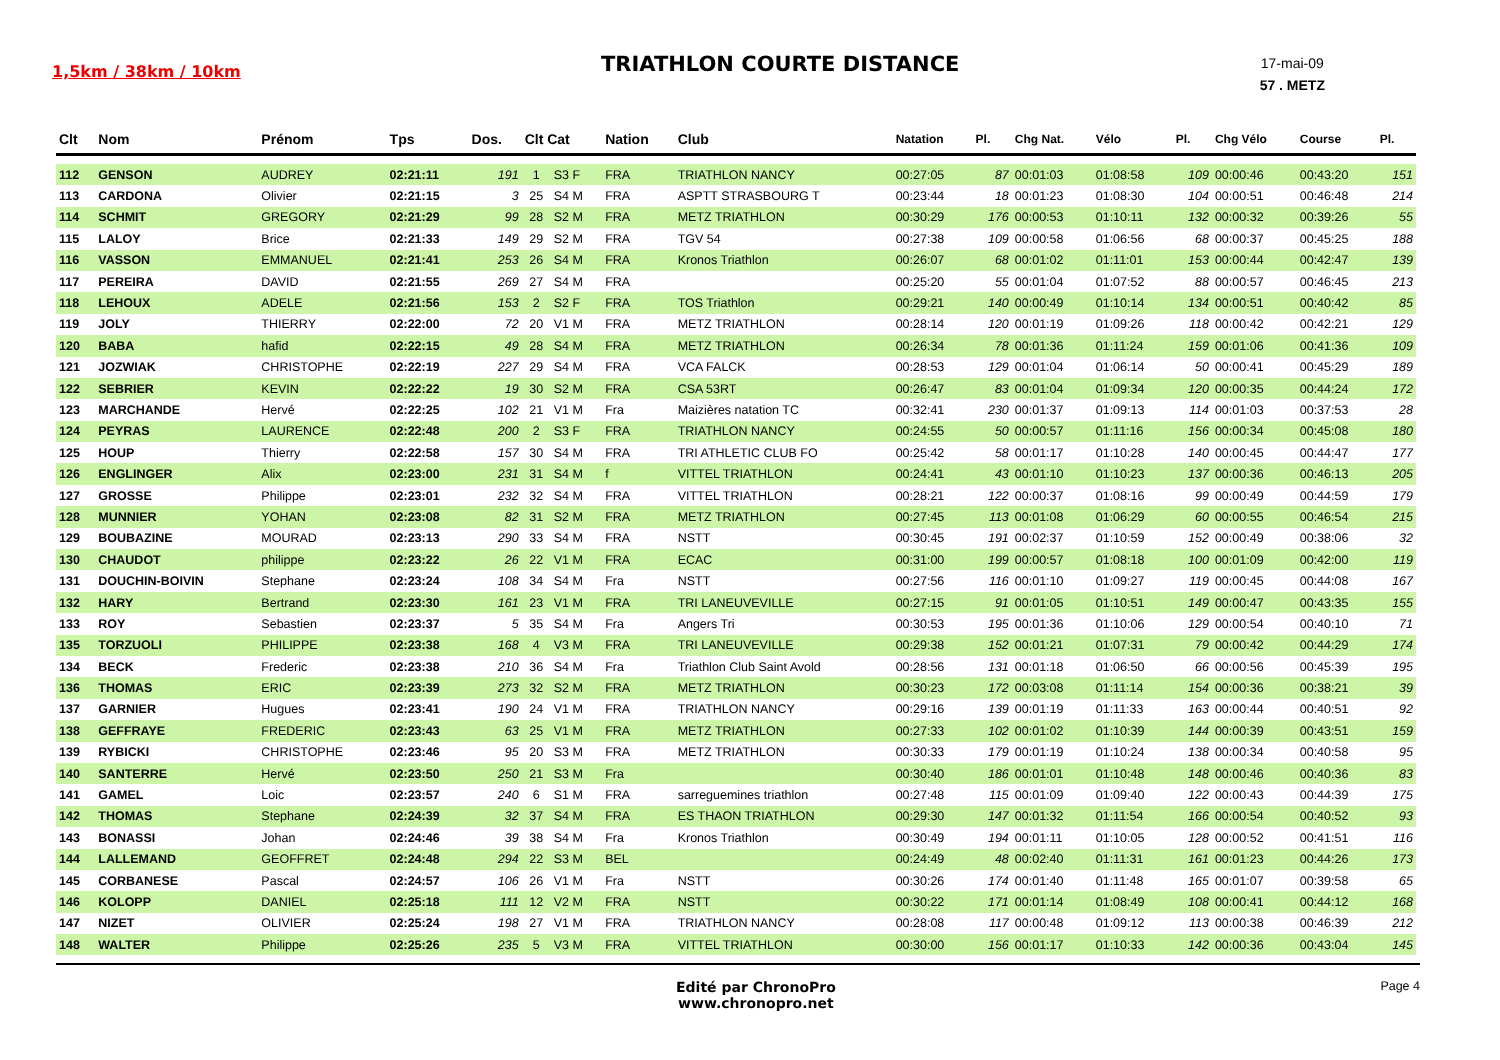1,5km / 38km / 10km
TRIATHLON COURTE DISTANCE
17-mai-09
57 . METZ
| Clt | Nom | Prénom | Tps | Dos. | Clt Cat | | Nation | Club | Natation | Pl. | Chg Nat. | Vélo | Pl. | Chg Vélo | Course | Pl. |
| --- | --- | --- | --- | --- | --- | --- | --- | --- | --- | --- | --- | --- | --- | --- | --- | --- |
| 112 | GENSON | AUDREY | 02:21:11 | 191 | 1 | S3 F | FRA | TRIATHLON NANCY | 00:27:05 | 87 | 00:01:03 | 01:08:58 | 109 | 00:00:46 | 00:43:20 | 151 |
| 113 | CARDONA | Olivier | 02:21:15 | 3 | 25 | S4 M | FRA | ASPTT STRASBOURG T | 00:23:44 | 18 | 00:01:23 | 01:08:30 | 104 | 00:00:51 | 00:46:48 | 214 |
| 114 | SCHMIT | GREGORY | 02:21:29 | 99 | 28 | S2 M | FRA | METZ TRIATHLON | 00:30:29 | 176 | 00:00:53 | 01:10:11 | 132 | 00:00:32 | 00:39:26 | 55 |
| 115 | LALOY | Brice | 02:21:33 | 149 | 29 | S2 M | FRA | TGV 54 | 00:27:38 | 109 | 00:00:58 | 01:06:56 | 68 | 00:00:37 | 00:45:25 | 188 |
| 116 | VASSON | EMMANUEL | 02:21:41 | 253 | 26 | S4 M | FRA | Kronos Triathlon | 00:26:07 | 68 | 00:01:02 | 01:11:01 | 153 | 00:00:44 | 00:42:47 | 139 |
| 117 | PEREIRA | DAVID | 02:21:55 | 269 | 27 | S4 M | FRA | | 00:25:20 | 55 | 00:01:04 | 01:07:52 | 88 | 00:00:57 | 00:46:45 | 213 |
| 118 | LEHOUX | ADELE | 02:21:56 | 153 | 2 | S2 F | FRA | TOS Triathlon | 00:29:21 | 140 | 00:00:49 | 01:10:14 | 134 | 00:00:51 | 00:40:42 | 85 |
| 119 | JOLY | THIERRY | 02:22:00 | 72 | 20 | V1 M | FRA | METZ TRIATHLON | 00:28:14 | 120 | 00:01:19 | 01:09:26 | 118 | 00:00:42 | 00:42:21 | 129 |
| 120 | BABA | hafid | 02:22:15 | 49 | 28 | S4 M | FRA | METZ TRIATHLON | 00:26:34 | 78 | 00:01:36 | 01:11:24 | 159 | 00:01:06 | 00:41:36 | 109 |
| 121 | JOZWIAK | CHRISTOPHE | 02:22:19 | 227 | 29 | S4 M | FRA | VCA FALCK | 00:28:53 | 129 | 00:01:04 | 01:06:14 | 50 | 00:00:41 | 00:45:29 | 189 |
| 122 | SEBRIER | KEVIN | 02:22:22 | 19 | 30 | S2 M | FRA | CSA 53RT | 00:26:47 | 83 | 00:01:04 | 01:09:34 | 120 | 00:00:35 | 00:44:24 | 172 |
| 123 | MARCHANDE | Hervé | 02:22:25 | 102 | 21 | V1 M | Fra | Maizières natation TC | 00:32:41 | 230 | 00:01:37 | 01:09:13 | 114 | 00:01:03 | 00:37:53 | 28 |
| 124 | PEYRAS | LAURENCE | 02:22:48 | 200 | 2 | S3 F | FRA | TRIATHLON NANCY | 00:24:55 | 50 | 00:00:57 | 01:11:16 | 156 | 00:00:34 | 00:45:08 | 180 |
| 125 | HOUP | Thierry | 02:22:58 | 157 | 30 | S4 M | FRA | TRI ATHLETIC CLUB FO | 00:25:42 | 58 | 00:01:17 | 01:10:28 | 140 | 00:00:45 | 00:44:47 | 177 |
| 126 | ENGLINGER | Alix | 02:23:00 | 231 | 31 | S4 M | f | VITTEL TRIATHLON | 00:24:41 | 43 | 00:01:10 | 01:10:23 | 137 | 00:00:36 | 00:46:13 | 205 |
| 127 | GROSSE | Philippe | 02:23:01 | 232 | 32 | S4 M | FRA | VITTEL TRIATHLON | 00:28:21 | 122 | 00:00:37 | 01:08:16 | 99 | 00:00:49 | 00:44:59 | 179 |
| 128 | MUNNIER | YOHAN | 02:23:08 | 82 | 31 | S2 M | FRA | METZ TRIATHLON | 00:27:45 | 113 | 00:01:08 | 01:06:29 | 60 | 00:00:55 | 00:46:54 | 215 |
| 129 | BOUBAZINE | MOURAD | 02:23:13 | 290 | 33 | S4 M | FRA | NSTT | 00:30:45 | 191 | 00:02:37 | 01:10:59 | 152 | 00:00:49 | 00:38:06 | 32 |
| 130 | CHAUDOT | philippe | 02:23:22 | 26 | 22 | V1 M | FRA | ECAC | 00:31:00 | 199 | 00:00:57 | 01:08:18 | 100 | 00:01:09 | 00:42:00 | 119 |
| 131 | DOUCHIN-BOIVIN | Stephane | 02:23:24 | 108 | 34 | S4 M | Fra | NSTT | 00:27:56 | 116 | 00:01:10 | 01:09:27 | 119 | 00:00:45 | 00:44:08 | 167 |
| 132 | HARY | Bertrand | 02:23:30 | 161 | 23 | V1 M | FRA | TRI LANEUVEVILLE | 00:27:15 | 91 | 00:01:05 | 01:10:51 | 149 | 00:00:47 | 00:43:35 | 155 |
| 133 | ROY | Sebastien | 02:23:37 | 5 | 35 | S4 M | Fra | Angers Tri | 00:30:53 | 195 | 00:01:36 | 01:10:06 | 129 | 00:00:54 | 00:40:10 | 71 |
| 135 | TORZUOLI | PHILIPPE | 02:23:38 | 168 | 4 | V3 M | FRA | TRI LANEUVEVILLE | 00:29:38 | 152 | 00:01:21 | 01:07:31 | 79 | 00:00:42 | 00:44:29 | 174 |
| 134 | BECK | Frederic | 02:23:38 | 210 | 36 | S4 M | Fra | Triathlon Club Saint Avold | 00:28:56 | 131 | 00:01:18 | 01:06:50 | 66 | 00:00:56 | 00:45:39 | 195 |
| 136 | THOMAS | ERIC | 02:23:39 | 273 | 32 | S2 M | FRA | METZ TRIATHLON | 00:30:23 | 172 | 00:03:08 | 01:11:14 | 154 | 00:00:36 | 00:38:21 | 39 |
| 137 | GARNIER | Hugues | 02:23:41 | 190 | 24 | V1 M | FRA | TRIATHLON NANCY | 00:29:16 | 139 | 00:01:19 | 01:11:33 | 163 | 00:00:44 | 00:40:51 | 92 |
| 138 | GEFFRAYE | FREDERIC | 02:23:43 | 63 | 25 | V1 M | FRA | METZ TRIATHLON | 00:27:33 | 102 | 00:01:02 | 01:10:39 | 144 | 00:00:39 | 00:43:51 | 159 |
| 139 | RYBICKI | CHRISTOPHE | 02:23:46 | 95 | 20 | S3 M | FRA | METZ TRIATHLON | 00:30:33 | 179 | 00:01:19 | 01:10:24 | 138 | 00:00:34 | 00:40:58 | 95 |
| 140 | SANTERRE | Hervé | 02:23:50 | 250 | 21 | S3 M | Fra | | 00:30:40 | 186 | 00:01:01 | 01:10:48 | 148 | 00:00:46 | 00:40:36 | 83 |
| 141 | GAMEL | Loic | 02:23:57 | 240 | 6 | S1 M | FRA | sarreguemines triathlon | 00:27:48 | 115 | 00:01:09 | 01:09:40 | 122 | 00:00:43 | 00:44:39 | 175 |
| 142 | THOMAS | Stephane | 02:24:39 | 32 | 37 | S4 M | FRA | ES THAON TRIATHLON | 00:29:30 | 147 | 00:01:32 | 01:11:54 | 166 | 00:00:54 | 00:40:52 | 93 |
| 143 | BONASSI | Johan | 02:24:46 | 39 | 38 | S4 M | Fra | Kronos Triathlon | 00:30:49 | 194 | 00:01:11 | 01:10:05 | 128 | 00:00:52 | 00:41:51 | 116 |
| 144 | LALLEMAND | GEOFFRET | 02:24:48 | 294 | 22 | S3 M | BEL | | 00:24:49 | 48 | 00:02:40 | 01:11:31 | 161 | 00:01:23 | 00:44:26 | 173 |
| 145 | CORBANESE | Pascal | 02:24:57 | 106 | 26 | V1 M | Fra | NSTT | 00:30:26 | 174 | 00:01:40 | 01:11:48 | 165 | 00:01:07 | 00:39:58 | 65 |
| 146 | KOLOPP | DANIEL | 02:25:18 | 111 | 12 | V2 M | FRA | NSTT | 00:30:22 | 171 | 00:01:14 | 01:08:49 | 108 | 00:00:41 | 00:44:12 | 168 |
| 147 | NIZET | OLIVIER | 02:25:24 | 198 | 27 | V1 M | FRA | TRIATHLON NANCY | 00:28:08 | 117 | 00:00:48 | 01:09:12 | 113 | 00:00:38 | 00:46:39 | 212 |
| 148 | WALTER | Philippe | 02:25:26 | 235 | 5 | V3 M | FRA | VITTEL TRIATHLON | 00:30:00 | 156 | 00:01:17 | 01:10:33 | 142 | 00:00:36 | 00:43:04 | 145 |
Edité par ChronoPro
www.chronopro.net
Page 4